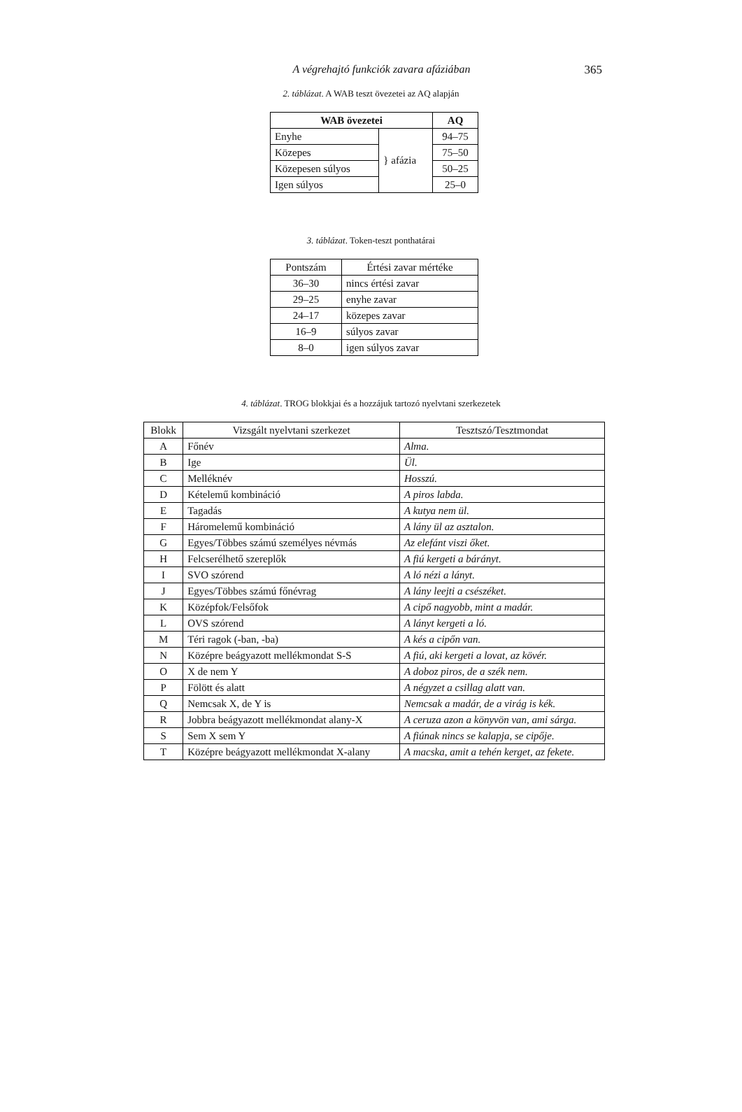A végrehajtó funkciók zavara afáziában
365
2. táblázat. A WAB teszt övezetei az AQ alapján
| WAB övezetei | | AQ |
| --- | --- | --- |
| Enyhe | } afázia | 94–75 |
| Közepes | | 75–50 |
| Közepesen súlyos | | 50–25 |
| Igen súlyos | | 25–0 |
3. táblázat. Token-teszt ponthatárai
| Pontszám | Értési zavar mértéke |
| 36–30 | nincs értési zavar |
| 29–25 | enyhe zavar |
| 24–17 | közepes zavar |
| 16–9 | súlyos zavar |
| 8–0 | igen súlyos zavar |
4. táblázat. TROG blokkjai és a hozzájuk tartozó nyelvtani szerkezetek
| Blokk | Vizsgált nyelvtani szerkezet | Tesztszó/Tesztmondat |
| A | Főnév | Alma. |
| B | Ige | Ül. |
| C | Melléknév | Hosszú. |
| D | Kételemű kombináció | A piros labda. |
| E | Tagadás | A kutya nem ül. |
| F | Háromelemű kombináció | A lány ül az asztalon. |
| G | Egyes/Többes számú személyes névmás | Az elefánt viszi őket. |
| H | Felcserélhető szereplők | A fiú kergeti a bárányt. |
| I | SVO szórend | A ló nézi a lányt. |
| J | Egyes/Többes számú főnévrag | A lány leejti a csészéket. |
| K | Középfok/Felsőfok | A cipő nagyobb, mint a madár. |
| L | OVS szórend | A lányt kergeti a ló. |
| M | Téri ragok (-ban, -ba) | A kés a cipőn van. |
| N | Középre beágyazott mellékmondat S-S | A fiú, aki kergeti a lovat, az kövér. |
| O | X de nem Y | A doboz piros, de a szék nem. |
| P | Fölött és alatt | A négyzet a csillag alatt van. |
| Q | Nemcsak X, de Y is | Nemcsak a madár, de a virág is kék. |
| R | Jobbra beágyazott mellékmondat alany-X | A ceruza azon a könyvön van, ami sárga. |
| S | Sem X sem Y | A fiúnak nincs se kalapja, se cipője. |
| T | Középre beágyazott mellékmondat X-alany | A macska, amit a tehén kerget, az fekete. |